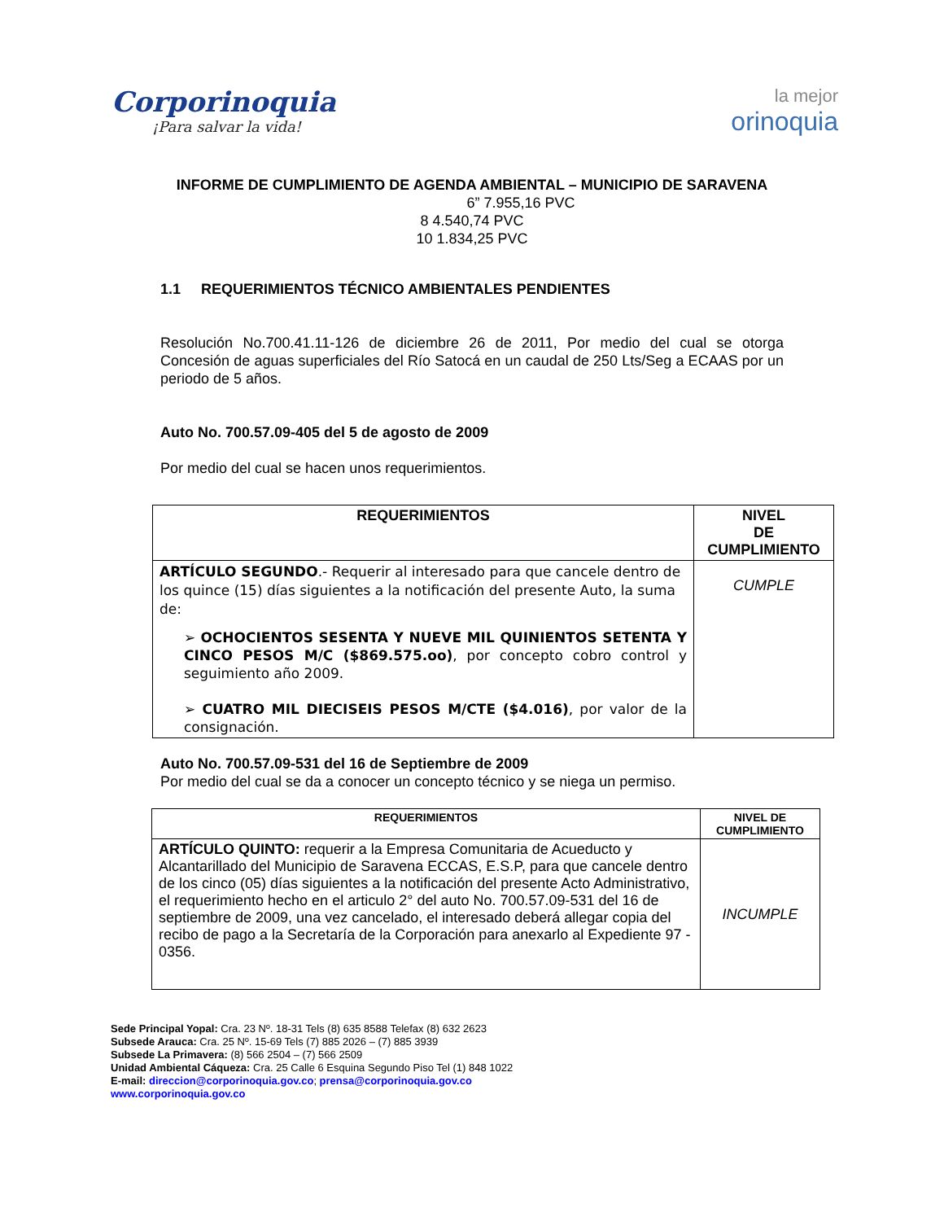Corporinoquia
¡Para salvar la vida!
la mejor
orinoquia
INFORME DE CUMPLIMIENTO DE AGENDA AMBIENTAL – MUNICIPIO DE SARAVENA
6” 7.955,16 PVC
8 4.540,74 PVC
10 1.834,25 PVC
1.1 REQUERIMIENTOS TÉCNICO AMBIENTALES PENDIENTES
Resolución No.700.41.11-126 de diciembre 26 de 2011, Por medio del cual se otorga Concesión de aguas superficiales del Río Satocá en un caudal de 250 Lts/Seg a ECAAS por un periodo de 5 años.
Auto No. 700.57.09-405 del 5 de agosto de 2009
Por medio del cual se hacen unos requerimientos.
| REQUERIMIENTOS | NIVEL DE CUMPLIMIENTO |
| --- | --- |
| ARTÍCULO SEGUNDO .- Requerir al interesado para que cancele dentro de los quince (15) días siguientes a la notificación del presente Auto, la suma de: ➢ OCHOCIENTOS SESENTA Y NUEVE MIL QUINIENTOS SETENTA Y CINCO PESOS M/C ($869.575.oo) , por concepto cobro control y seguimiento año 2009. ➢ CUATRO MIL DIECISEIS PESOS M/CTE ($4.016) , por valor de la consignación. | CUMPLE |
Auto No. 700.57.09-531 del 16 de Septiembre de 2009
Por medio del cual se da a conocer un concepto técnico y se niega un permiso.
| REQUERIMIENTOS | NIVEL DE CUMPLIMIENTO |
| --- | --- |
| ARTÍCULO QUINTO: requerir a la Empresa Comunitaria de Acueducto y Alcantarillado del Municipio de Saravena ECCAS, E.S.P, para que cancele dentro de los cinco (05) días siguientes a la notificación del presente Acto Administrativo, el requerimiento hecho en el articulo 2° del auto No. 700.57.09-531 del 16 de septiembre de 2009, una vez cancelado, el interesado deberá allegar copia del recibo de pago a la Secretaría de la Corporación para anexarlo al Expediente 97 - 0356. | INCUMPLE |
Sede Principal Yopal: Cra. 23 Nº. 18-31 Tels (8) 635 8588 Telefax (8) 632 2623
Subsede Arauca: Cra. 25 Nº. 15-69 Tels (7) 885 2026 – (7) 885 3939
Subsede La Primavera: (8) 566 2504 – (7) 566 2509
Unidad Ambiental Cáqueza: Cra. 25 Calle 6 Esquina Segundo Piso Tel (1) 848 1022
E-mail: direccion@corporinoquia.gov.co; prensa@corporinoquia.gov.co
www.corporinoquia.gov.co